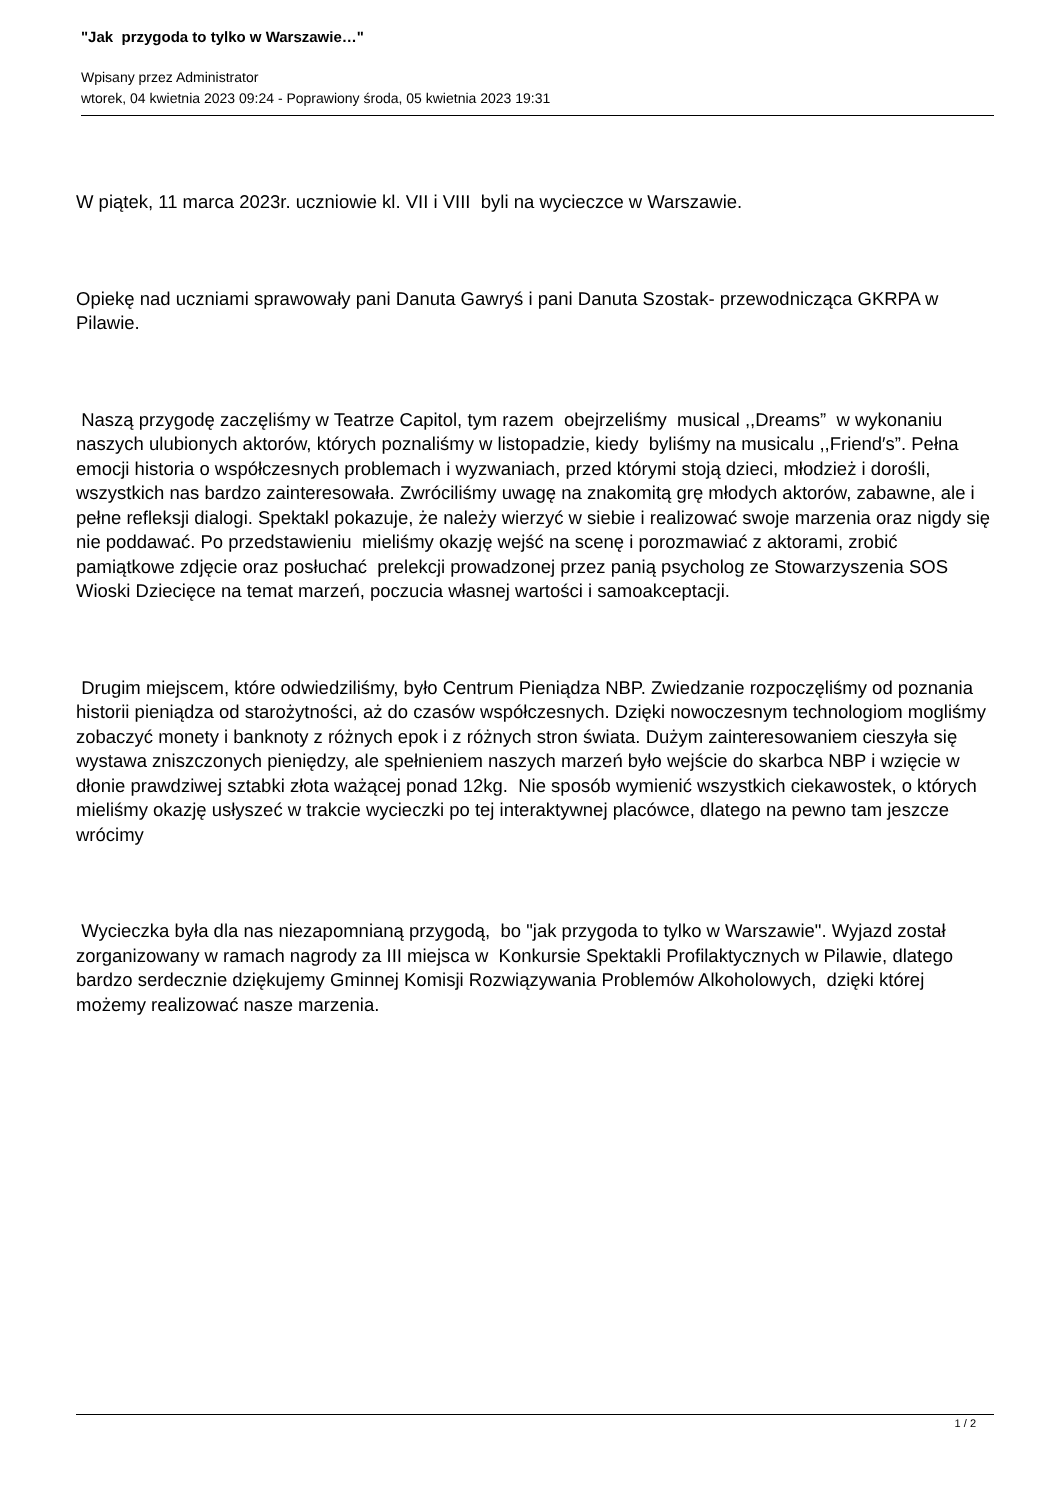"Jak przygoda to tylko w Warszawie…"
Wpisany przez Administrator
wtorek, 04 kwietnia 2023 09:24 - Poprawiony środa, 05 kwietnia 2023 19:31
W piątek, 11 marca 2023r. uczniowie kl. VII i VIII byli na wycieczce w Warszawie.
Opiekę nad uczniami sprawowały pani Danuta Gawryś i pani Danuta Szostak- przewodnicząca GKRPA w Pilawie.
Naszą przygodę zaczęliśmy w Teatrze Capitol, tym razem obejrzeliśmy musical ,,Dreams” w wykonaniu naszych ulubionych aktorów, których poznaliśmy w listopadzie, kiedy byliśmy na musicalu ,,Friend′s”. Pełna emocji historia o współczesnych problemach i wyzwaniach, przed którymi stoją dzieci, młodzież i dorośli, wszystkich nas bardzo zainteresowała. Zwróciliśmy uwagę na znakomitą grę młodych aktorów, zabawne, ale i pełne refleksji dialogi. Spektakl pokazuje, że należy wierzyć w siebie i realizować swoje marzenia oraz nigdy się nie poddawać. Po przedstawieniu mieliśmy okazję wejść na scenę i porozmawiać z aktorami, zrobić pamiątkowe zdjęcie oraz posłuchać prelekcji prowadzonej przez panią psycholog ze Stowarzyszenia SOS Wioski Dziecięce na temat marzeń, poczucia własnej wartości i samoakceptacji.
Drugim miejscem, które odwiedziliśmy, było Centrum Pieniądza NBP. Zwiedzanie rozpoczęliśmy od poznania historii pieniądza od starożytności, aż do czasów współczesnych. Dzięki nowoczesnym technologiom mogliśmy zobaczyć monety i banknoty z różnych epok i z różnych stron świata. Dużym zainteresowaniem cieszyła się wystawa zniszczonych pieniędzy, ale spełnieniem naszych marzeń było wejście do skarbca NBP i wzięcie w dłonie prawdziwej sztabki złota ważącej ponad 12kg. Nie sposób wymienić wszystkich ciekawostek, o których mieliśmy okazję usłyszeć w trakcie wycieczki po tej interaktywnej placówce, dlatego na pewno tam jeszcze wrócimy
Wycieczka była dla nas niezapomnianą przygodą, bo "jak przygoda to tylko w Warszawie". Wyjazd został zorganizowany w ramach nagrody za III miejsca w Konkursie Spektakli Profilaktycznych w Pilawie, dlatego bardzo serdecznie dziękujemy Gminnej Komisji Rozwiązywania Problemów Alkoholowych, dzięki której możemy realizować nasze marzenia.
1 / 2